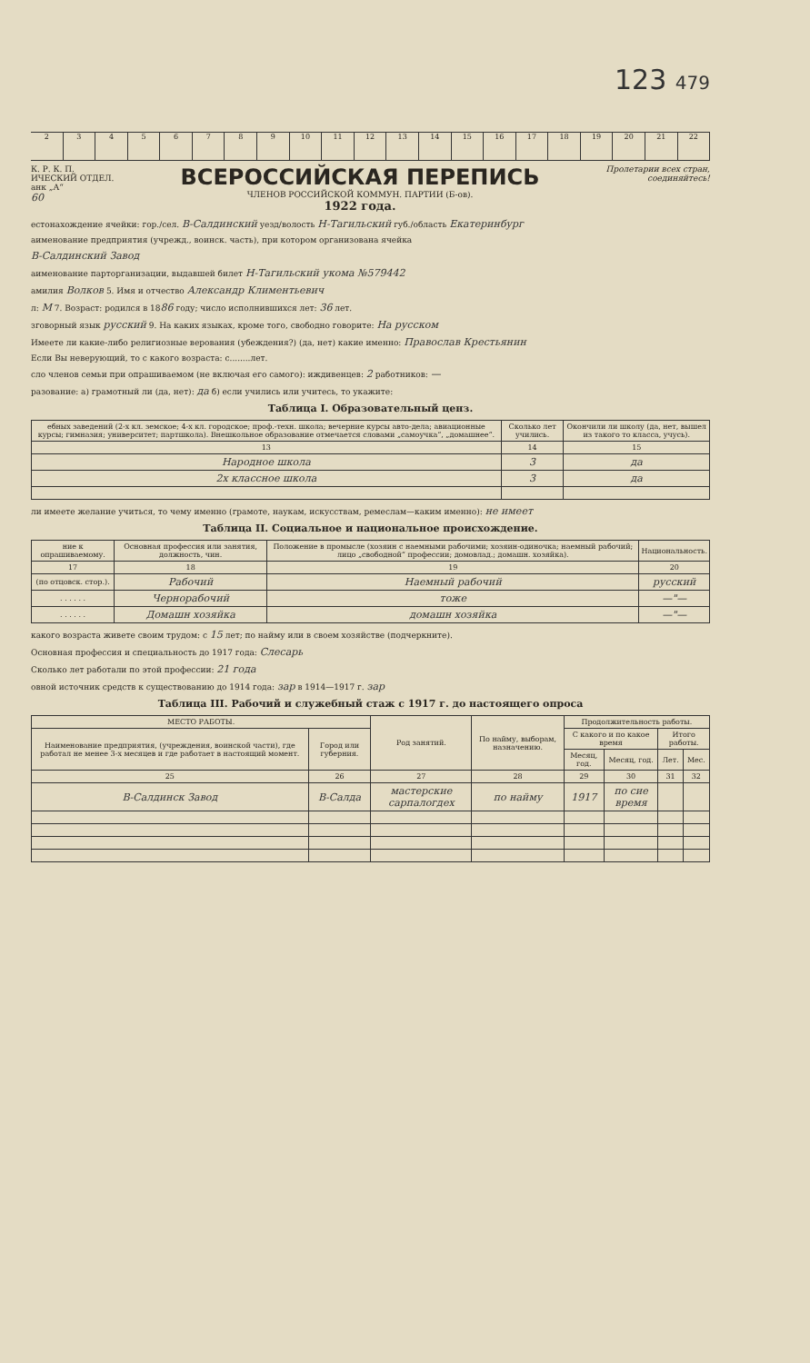123 479
23456789 10 11 12 13 14 15 16 17 18 19 20 21 22
К. Р. К. П.
ИЧЕСКИЙ ОТДЕЛ.
анк „А“
60
ВСЕРОССИЙСКАЯ ПЕРЕПИСЬ
ЧЛЕНОВ РОССИЙСКОЙ КОММУН. ПАРТИИ (Б-ов).
1922 года.
Пролетарии всех стран,
соединяйтесь!
естонахождение ячейки: гор./сел. В-Салдинский уезд/волость Н-Тагильский губ./область Екатеринбург
аименование предприятия (учрежд., воинск. часть), при котором организована ячейка
В-Салдинский Завод
аименование парторганизации, выдавшей билет Н-Тагильский укома №579442
амилия Волков 5. Имя и отчество Александр Климентьевич
л: М 7. Возраст: родился в 1886 году; число исполнившихся лет: 36 лет.
зговорный язык русский 9. На каких языках, кроме того, свободно говорите: На русском
Имеете ли какие-либо религиозные верования (убеждения?) (да, нет) какие именно: Православ Крестьянин
Если Вы неверующий, то с какого возраста: с........лет.
сло членов семьи при опрашиваемом (не включая его самого): иждивенцев: 2 работников: —
разование: а) грамотный ли (да, нет): да б) если учились или учитесь, то укажите:
Таблица I. Образовательный ценз.
| ебных заведений (2-х кл. земское; 4-х кл. городское; проф.-техн. школа; вечерние курсы авто-дела; авиационные курсы; гимназия; университет; партшкола). Внешкольное образование отмечается словами „самоучка“, „домашнее“. | Сколько лет учились. | Окончили ли школу (да, нет, вышел из такого то класса, учусь). |
| --- | --- | --- |
| 13 | 14 | 15 |
| Народное школа | 3 | да |
| 2х классное школа | 3 | да |
ли имеете желание учиться, то чему именно (грамоте, наукам, искусствам, ремеслам—каким именно): не имеет
Таблица II. Социальное и национальное происхождение.
| ние к опрашиваемому. | Основная профессия или занятия, должность, чин. | Положение в промысле (хозяин с наемными рабочими; хозяин-одиночка; наемный рабочий; лицо „свободной“ профессии; домовлад.; домашн. хозяйка). | Национальность. |
| --- | --- | --- | --- |
| 17 | 18 | 19 | 20 |
| (по отцовск. стор.). | Рабочий | Наемный рабочий | русский |
| . . . . . . | Чернорабочий | тоже | —"— |
| . . . . . . | Домашн хозяйка | домашн хозяйка | —"— |
какого возраста живете своим трудом: с 15 лет; по найму или в своем хозяйстве (подчеркните).
Основная профессия и специальность до 1917 года: Слесарь
Сколько лет работали по этой профессии: 21 года
овной источник средств к существованию до 1914 года: зар в 1914—1917 г. зар
Таблица III. Рабочий и служебный стаж с 1917 г. до настоящего опроса
| МЕСТО РАБОТЫ. | | Род занятий. | По найму, выборам, назначению. | Продолжительность работы. | | | |
| --- | --- | --- | --- | --- | --- | --- | --- |
| Наименование предприятия, (учреждения, воинской части), где работал не менее 3-х месяцев и где работает в настоящий момент. | Город или губерния. | | | С какого и по какое время | | Итого работы. | |
| | | | | Месяц, год. | Месяц, год. | Лет. | Мес. |
| 25 | 26 | 27 | 28 | 29 | 30 | 31 | 32 |
| В-Салдинск Завод | В-Салда | мастерские сарпалогдех | по найму | 1917 | по сие время | | |